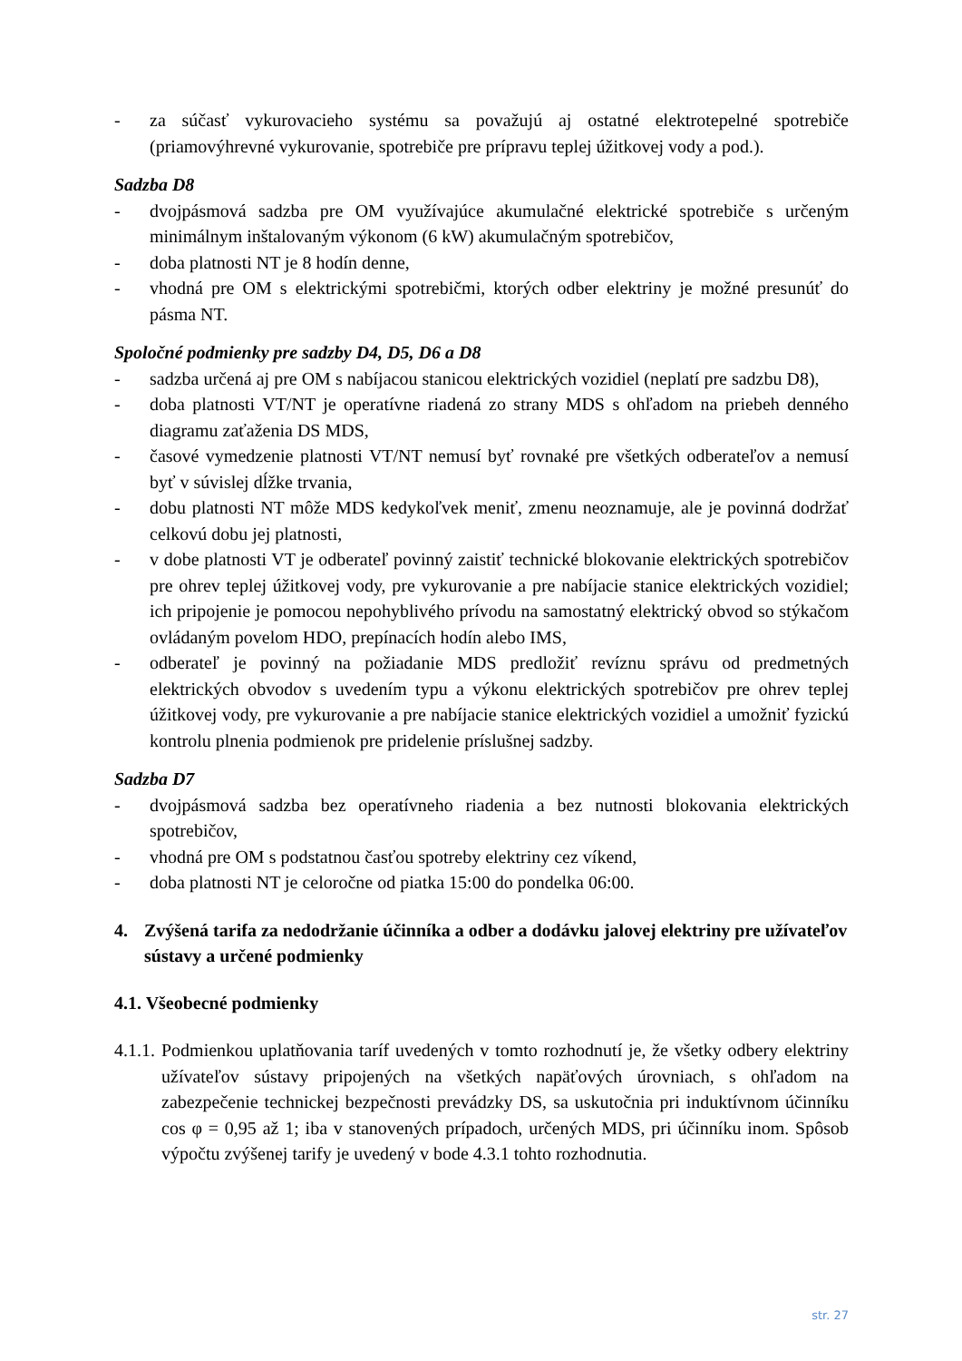- za súčasť vykurovacieho systému sa považujú aj ostatné elektrotepelné spotrebiče (priamovýhrevné vykurovanie, spotrebiče pre prípravu teplej úžitkovej vody a pod.).
Sadzba D8
- dvojpásmová sadzba pre OM využívajúce akumulačné elektrické spotrebiče s určeným minimálnym inštalovaným výkonom (6 kW) akumulačným spotrebičov,
- doba platnosti NT je 8 hodín denne,
- vhodná pre OM s elektrickými spotrebičmi, ktorých odber elektriny je možné presunúť do pásma NT.
Spoločné podmienky pre sadzby D4, D5, D6 a D8
- sadzba určená aj pre OM s nabíjacou stanicou elektrických vozidiel (neplatí pre sadzbu D8),
- doba platnosti VT/NT je operatívne riadená zo strany MDS s ohľadom na priebeh denného diagramu zaťaženia DS MDS,
- časové vymedzenie platnosti VT/NT nemusí byť rovnaké pre všetkých odberateľov a nemusí byť v súvislej dĺžke trvania,
- dobu platnosti NT môže MDS kedykoľvek meniť, zmenu neoznamuje, ale je povinná dodržať celkovú dobu jej platnosti,
- v dobe platnosti VT je odberateľ povinný zaistiť technické blokovanie elektrických spotrebičov pre ohrev teplej úžitkovej vody, pre vykurovanie a pre nabíjacie stanice elektrických vozidiel; ich pripojenie je pomocou nepohyblivého prívodu na samostatný elektrický obvod so stýkačom ovládaným povelom HDO, prepínacích hodín alebo IMS,
- odberateľ je povinný na požiadanie MDS predložiť revíznu správu od predmetných elektrických obvodov s uvedením typu a výkonu elektrických spotrebičov pre ohrev teplej úžitkovej vody, pre vykurovanie a pre nabíjacie stanice elektrických vozidiel a umožniť fyzickú kontrolu plnenia podmienok pre pridelenie príslušnej sadzby.
Sadzba D7
- dvojpásmová sadzba bez operatívneho riadenia a bez nutnosti blokovania elektrických spotrebičov,
- vhodná pre OM s podstatnou časťou spotreby elektriny cez víkend,
- doba platnosti NT je celoročne od piatka 15:00 do pondelka 06:00.
4. Zvýšená tarifa za nedodržanie účinníka a odber a dodávku jalovej elektriny pre užívateľov sústavy a určené podmienky
4.1. Všeobecné podmienky
4.1.1. Podmienkou uplatňovania taríf uvedených v tomto rozhodnutí je, že všetky odbery elektriny užívateľov sústavy pripojených na všetkých napäťových úrovniach, s ohľadom na zabezpečenie technickej bezpečnosti prevádzky DS, sa uskutočnia pri induktívnom účinníku cos φ = 0,95 až 1; iba v stanovených prípadoch, určených MDS, pri účinníku inom. Spôsob výpočtu zvýšenej tarify je uvedený v bode 4.3.1 tohto rozhodnutia.
str. 27